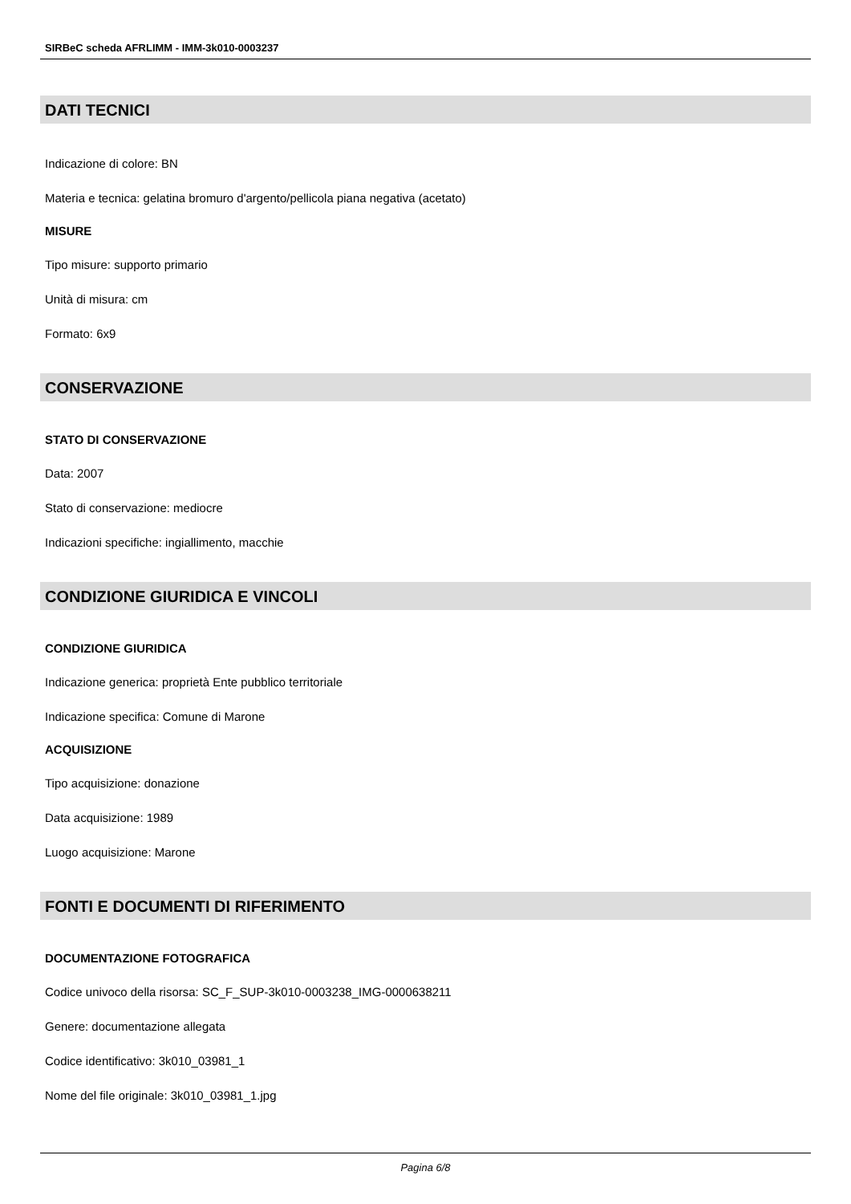SIRBeC scheda AFRLIMM - IMM-3k010-0003237
DATI TECNICI
Indicazione di colore: BN
Materia e tecnica: gelatina bromuro d'argento/pellicola piana negativa (acetato)
MISURE
Tipo misure: supporto primario
Unità di misura: cm
Formato: 6x9
CONSERVAZIONE
STATO DI CONSERVAZIONE
Data: 2007
Stato di conservazione: mediocre
Indicazioni specifiche: ingiallimento, macchie
CONDIZIONE GIURIDICA E VINCOLI
CONDIZIONE GIURIDICA
Indicazione generica: proprietà Ente pubblico territoriale
Indicazione specifica: Comune di Marone
ACQUISIZIONE
Tipo acquisizione: donazione
Data acquisizione: 1989
Luogo acquisizione: Marone
FONTI E DOCUMENTI DI RIFERIMENTO
DOCUMENTAZIONE FOTOGRAFICA
Codice univoco della risorsa: SC_F_SUP-3k010-0003238_IMG-0000638211
Genere: documentazione allegata
Codice identificativo: 3k010_03981_1
Nome del file originale: 3k010_03981_1.jpg
Pagina 6/8